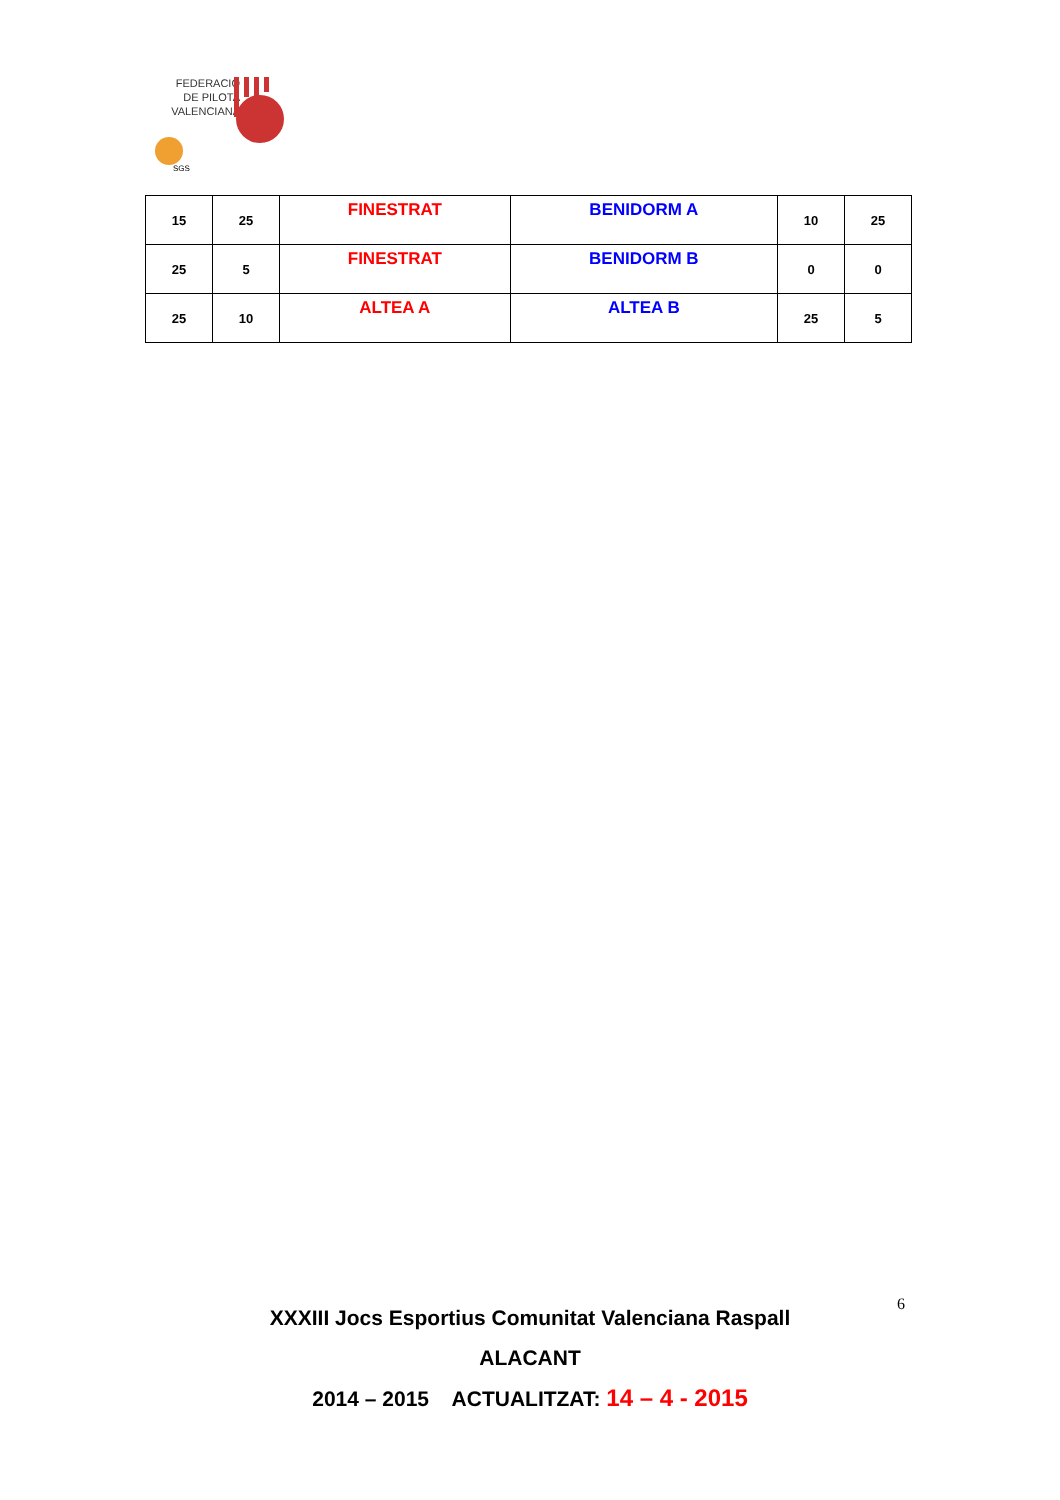FEDERACIÓ
DE PILOTA
VALENCIANA
SGS
| 15 | 25 | FINESTRAT | BENIDORM A | 10 | 25 |
| 25 | 5 | FINESTRAT | BENIDORM B | 0 | 0 |
| 25 | 10 | ALTEA A | ALTEA B | 25 | 5 |
XXXIII Jocs Esportius Comunitat Valenciana Raspall
ALACANT
2014 – 2015 ACTUALITZAT: 14 – 4 - 2015
6